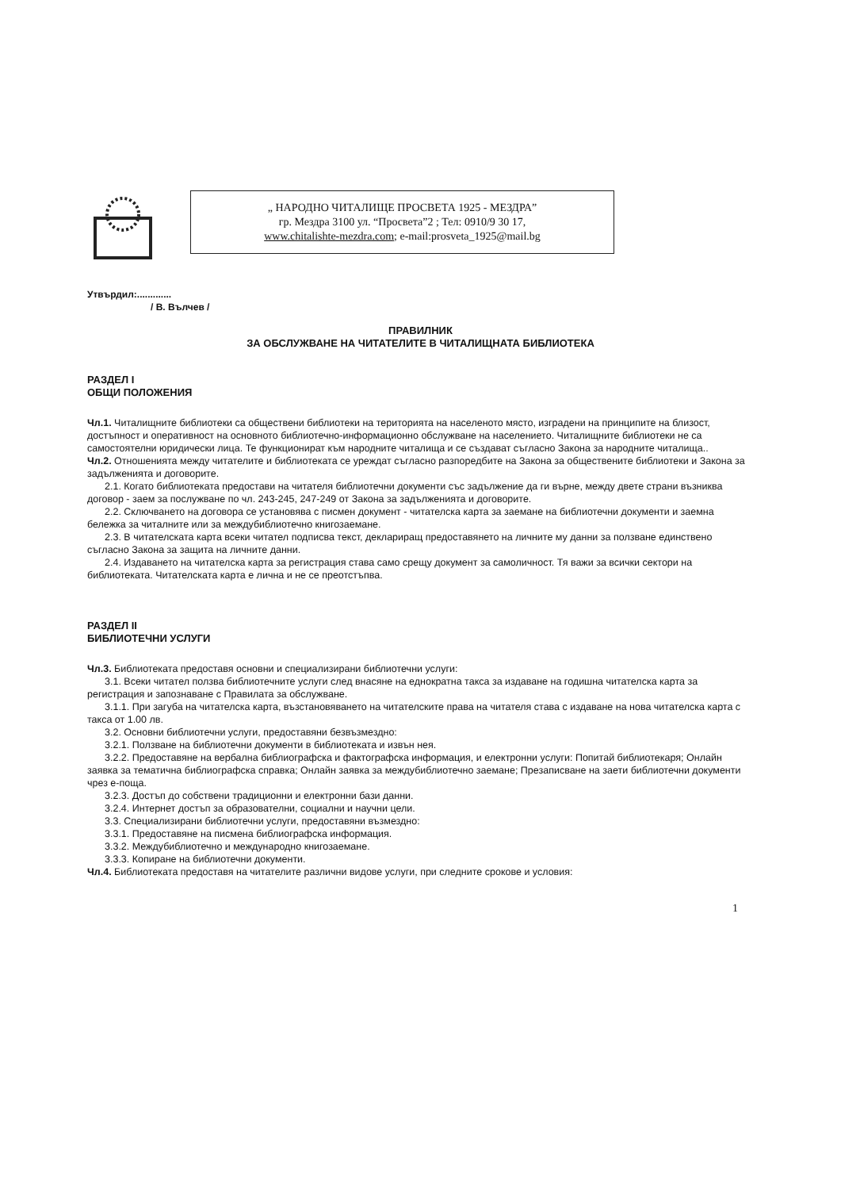„ НАРОДНО ЧИТАЛИЩЕ ПРОСВЕТА 1925 - МЕЗДРА”
гр. Мездра 3100 ул. “Просвета”2 ; Тел: 0910/9 30 17,
www.chitalishte-mezdra.com; e-mail:prosveta_1925@mail.bg
Утвърдил:.............
/ В. Вълчев /
ПРАВИЛНИК
ЗА ОБСЛУЖВАНЕ НА ЧИТАТЕЛИТЕ В ЧИТАЛИЩНАТА БИБЛИОТЕКА
РАЗДЕЛ I
ОБЩИ ПОЛОЖЕНИЯ
Чл.1. Читалищните библиотеки са обществени библиотеки на територията на населеното място, изградени на принципите на близост, достъпност и оперативност на основното библиотечно-информационно обслужване на населението. Читалищните библиотеки не са самостоятелни юридически лица. Те функционират към народните читалища и се създават съгласно Закона за народните читалища..
Чл.2. Отношенията между читателите и библиотеката се уреждат съгласно разпоредбите на Закона за обществените библиотеки и Закона за задълженията и договорите.
2.1. Когато библиотеката предостави на читателя библиотечни документи със задължение да ги върне, между двете страни възниква договор - заем за послужване по чл. 243-245, 247-249 от Закона за задълженията и договорите.
2.2. Сключването на договора се установява с писмен документ - читателска карта за заемане на библиотечни документи и заемна бележка за читалните или за междубиблиотечно книгозаемане.
2.3. В читателската карта всеки читател подписва текст, деклариращ предоставянето на личните му данни за ползване единствено съгласно Закона за защита на личните данни.
2.4. Издаването на читателска карта за регистрация става само срещу документ за самоличност. Тя важи за всички сектори на библиотеката. Читателската карта е лична и не се преотстъпва.
РАЗДЕЛ II
БИБЛИОТЕЧНИ УСЛУГИ
Чл.3. Библиотеката предоставя основни и специализирани библиотечни услуги:
3.1. Всеки читател ползва библиотечните услуги след внасяне на еднократна такса за издаване на годишна читателска карта за регистрация и запознаване с Правилата за обслужване.
3.1.1. При загуба на читателска карта, възстановяването на читателските права на читателя става с издаване на нова читателска карта с такса от 1.00 лв.
3.2. Основни библиотечни услуги, предоставяни безвъзмездно:
3.2.1. Ползване на библиотечни документи в библиотеката и извън нея.
3.2.2. Предоставяне на вербална библиографска и фактографска информация, и електронни услуги: Попитай библиотекаря; Онлайн заявка за тематична библиографска справка; Онлайн заявка за междубиблиотечно заемане; Презаписване на заети библиотечни документи чрез е-поща.
3.2.3. Достъп до собствени традиционни и електронни бази данни.
3.2.4. Интернет достъп за образователни, социални и научни цели.
3.3. Специализирани библиотечни услуги, предоставяни възмездно:
3.3.1. Предоставяне на писмена библиографска информация.
3.3.2. Междубиблиотечно и международно книгозаемане.
3.3.3. Копиране на библиотечни документи.
Чл.4. Библиотеката предоставя на читателите различни видове услуги, при следните срокове и условия:
1